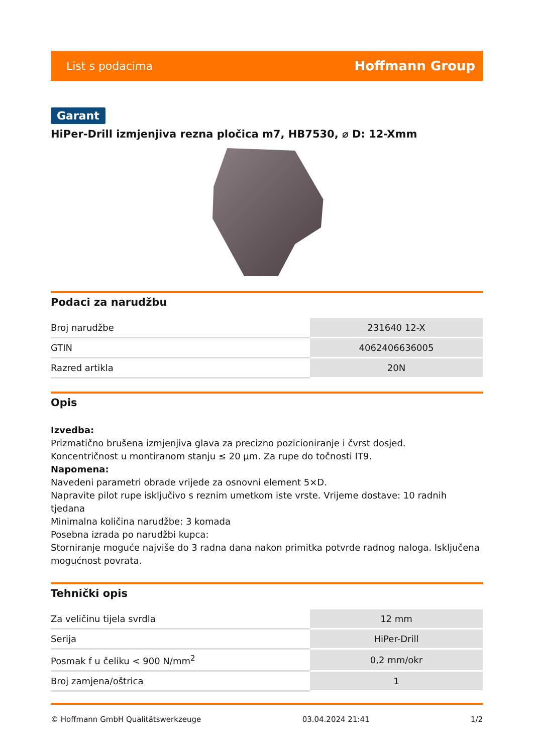List s podacima Hoffmann Group
Garant
HiPer-Drill izmjenjiva rezna pločica m7, HB7530, ⌀ D: 12-Xmm
Podaci za narudžbu
| Broj narudžbe | 231640 12-X |
| GTIN | 4062406636005 |
| Razred artikla | 20N |
Opis
Izvedba:
Prizmatično brušena izmjenjiva glava za precizno pozicioniranje i čvrst dosjed.
Koncentričnost u montiranom stanju ≤ 20 µm. Za rupe do točnosti IT9.
Napomena:
Navedeni parametri obrade vrijede za osnovni element 5×D.
Napravite pilot rupe isključivo s reznim umetkom iste vrste. Vrijeme dostave: 10 radnih tjedana
Minimalna količina narudžbe: 3 komada
Posebna izrada po narudžbi kupca:
Storniranje moguće najviše do 3 radna dana nakon primitka potvrde radnog naloga. Isključena mogućnost povrata.
Tehnički opis
| Za veličinu tijela svrdla | 12 mm |
| Serija | HiPer-Drill |
| Posmak f u čeliku < 900 N/mm<sup>2</sup> | 0,2 mm/okr |
| Broj zamjena/oštrica | 1 |
© Hoffmann GmbH Qualitätswerkzeuge 03.04.2024 21:41 1/2